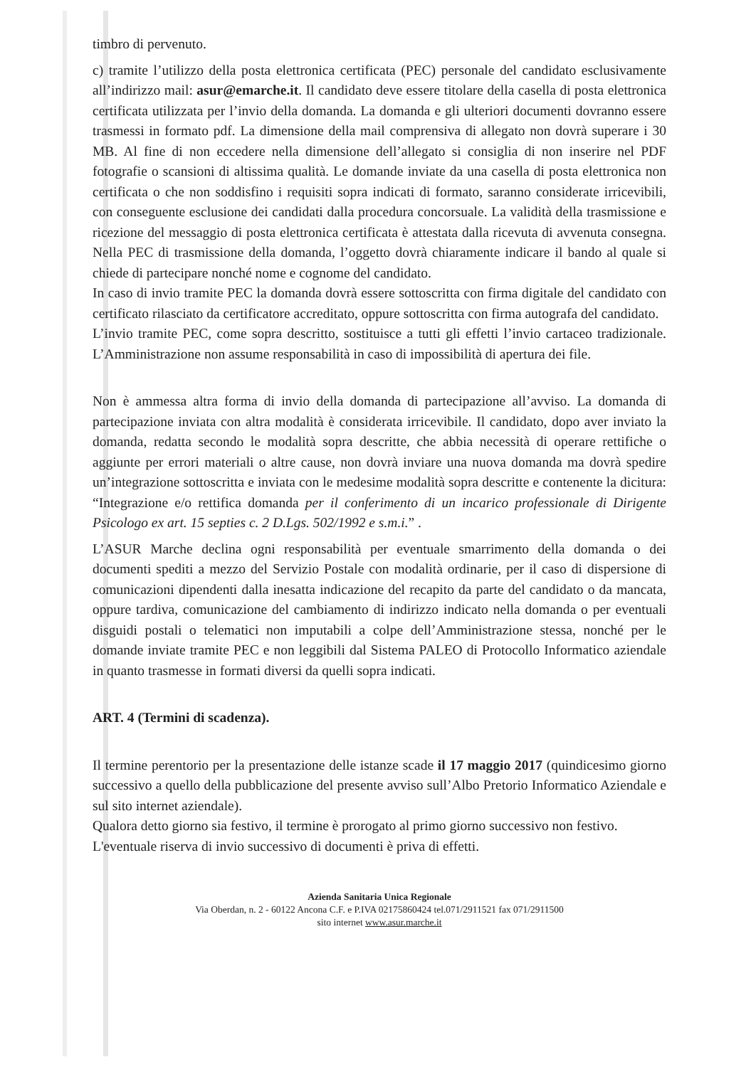timbro di pervenuto.
c) tramite l’utilizzo della posta elettronica certificata (PEC) personale del candidato esclusivamente all’indirizzo mail: asur@emarche.it. Il candidato deve essere titolare della casella di posta elettronica certificata utilizzata per l’invio della domanda. La domanda e gli ulteriori documenti dovranno essere trasmessi in formato pdf. La dimensione della mail comprensiva di allegato non dovrà superare i 30 MB. Al fine di non eccedere nella dimensione dell’allegato si consiglia di non inserire nel PDF fotografie o scansioni di altissima qualità. Le domande inviate da una casella di posta elettronica non certificata o che non soddisfino i requisiti sopra indicati di formato, saranno considerate irricevibili, con conseguente esclusione dei candidati dalla procedura concorsuale. La validità della trasmissione e ricezione del messaggio di posta elettronica certificata è attestata dalla ricevuta di avvenuta consegna. Nella PEC di trasmissione della domanda, l’oggetto dovrà chiaramente indicare il bando al quale si chiede di partecipare nonché nome e cognome del candidato.
In caso di invio tramite PEC la domanda dovrà essere sottoscritta con firma digitale del candidato con certificato rilasciato da certificatore accreditato, oppure sottoscritta con firma autografa del candidato.
L’invio tramite PEC, come sopra descritto, sostituisce a tutti gli effetti l’invio cartaceo tradizionale. L’Amministrazione non assume responsabilità in caso di impossibilità di apertura dei file.
Non è ammessa altra forma di invio della domanda di partecipazione all’avviso. La domanda di partecipazione inviata con altra modalità è considerata irricevibile. Il candidato, dopo aver inviato la domanda, redatta secondo le modalità sopra descritte, che abbia necessità di operare rettifiche o aggiunte per errori materiali o altre cause, non dovrà inviare una nuova domanda ma dovrà spedire un’integrazione sottoscritta e inviata con le medesime modalità sopra descritte e contenente la dicitura: “Integrazione e/o rettifica domanda per il conferimento di un incarico professionale di Dirigente Psicologo ex art. 15 septies c. 2 D.Lgs. 502/1992 e s.m.i.” .
L’ASUR Marche declina ogni responsabilità per eventuale smarrimento della domanda o dei documenti spediti a mezzo del Servizio Postale con modalità ordinarie, per il caso di dispersione di comunicazioni dipendenti dalla inesatta indicazione del recapito da parte del candidato o da mancata, oppure tardiva, comunicazione del cambiamento di indirizzo indicato nella domanda o per eventuali disguidi postali o telematici non imputabili a colpe dell’Amministrazione stessa, nonché per le domande inviate tramite PEC e non leggibili dal Sistema PALEO di Protocollo Informatico aziendale in quanto trasmesse in formati diversi da quelli sopra indicati.
ART. 4 (Termini di scadenza).
Il termine perentorio per la presentazione delle istanze scade il 17 maggio 2017 (quindicesimo giorno successivo a quello della pubblicazione del presente avviso sull’Albo Pretorio Informatico Aziendale e sul sito internet aziendale).
Qualora detto giorno sia festivo, il termine è prorogato al primo giorno successivo non festivo.
L'eventuale riserva di invio successivo di documenti è priva di effetti.
Azienda Sanitaria Unica Regionale
Via Oberdan, n. 2 - 60122 Ancona C.F. e P.IVA 02175860424 tel.071/2911521 fax 071/2911500
sito internet www.asur.marche.it